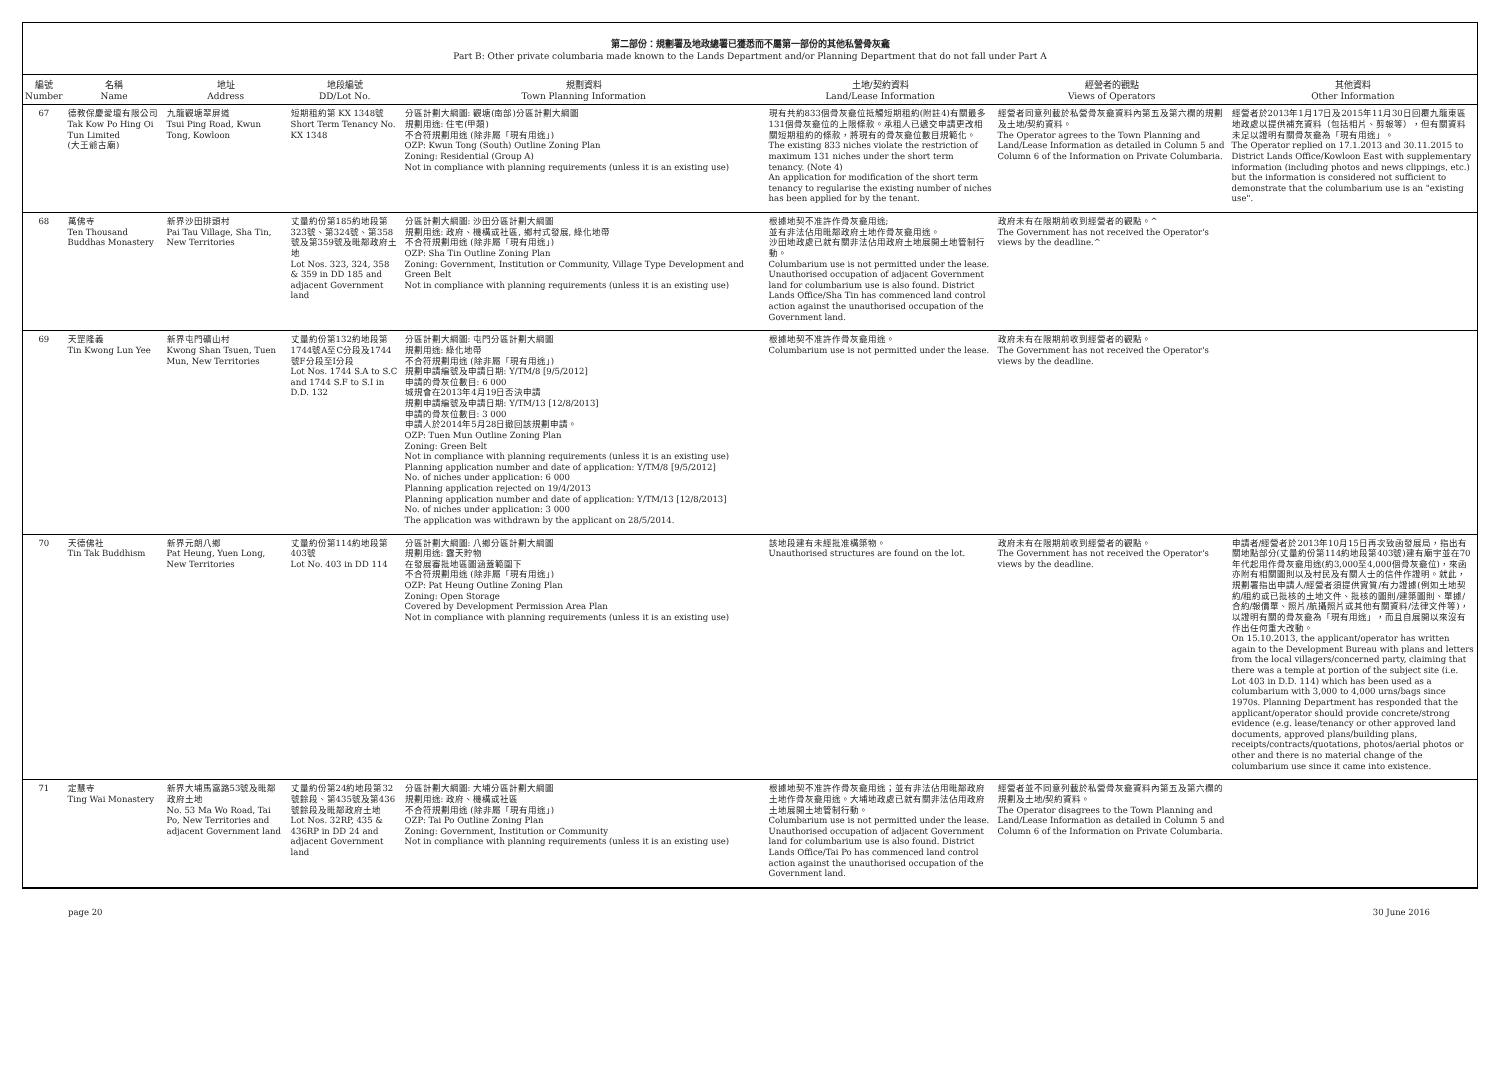第二部份：規劃署及地政總署已獲悉而不屬第一部份的其他私營骨灰龕
Part B: Other private columbaria made known to the Lands Department and/or Planning Department that do not fall under Part A
| 編號 Number | 名稱 Name | 地址 Address | 地段編號 DD/Lot No. | 規劃資料 Town Planning Information | 土地/契約資料 Land/Lease Information | 經營者的觀點 Views of Operators | 其他資料 Other Information |
| --- | --- | --- | --- | --- | --- | --- | --- |
| 67 | 德教保慶愛壇有限公司 Tak Kow Po Hing Oi Tun Limited (大王爺古廟) | 九龍觀塘翠屏道 Tsui Ping Road, Kwun Tong, Kowloon | 短期租約第 KX 1348號 Short Term Tenancy No. KX 1348 | 分區計劃大綱圖: 觀塘(南部)分區計劃大綱圖 規劃用途: 住宅(甲類) 不合符規劃用途 (除非屬「現有用途」) OZP: Kwun Tong (South) Outline Zoning Plan Zoning: Residential (Group A) Not in compliance with planning requirements (unless it is an existing use) | 現有共約833個骨灰龕位抵觸短期租約(附註4)有關最多131個骨灰龕位的上限條款。承租人已遞交申請更改相關短期租約的條款，將現有的骨灰龕位數目規範化。 The existing 833 niches violate the restriction of maximum 131 niches under the short term tenancy. (Note 4) An application for modification of the short term tenancy to regularise the existing number of niches has been applied for by the tenant. | 經營者同意列載於私營骨灰龕資料內第五及第六欄的規劃及土地/契約資料。 The Operator agrees to the Town Planning and Land/Lease Information as detailed in Column 5 and Column 6 of the Information on Private Columbaria. | 經營者於2013年1月17日及2015年11月30日回覆九龍東區地政處以提供補充資料（包括相片、剪報等），但有關資料未足以證明有關骨灰龕為「現有用途」。 The Operator replied on 17.1.2013 and 30.11.2015 to District Lands Office/Kowloon East with supplementary information (including photos and news clippings, etc.) but the information is considered not sufficient to demonstrate that the columbarium use is an "existing use". |
| 68 | 萬佛寺 Ten Thousand Buddhas Monastery | 新界沙田排頭村 Pai Tau Village, Sha Tin, New Territories | 丈量約份第185約地段第323號、第324號、第358號及第359號及毗鄰政府土地 Lot Nos. 323, 324, 358 & 359 in DD 185 and adjacent Government land | 分區計劃大綱圖: 沙田分區計劃大綱圖 規劃用途: 政府、機構或社區, 鄉村式發展, 綠化地帶 不合符規劃用途 (除非屬「現有用途」) OZP: Sha Tin Outline Zoning Plan Zoning: Government, Institution or Community, Village Type Development and Green Belt Not in compliance with planning requirements (unless it is an existing use) | 根據地契不准許作骨灰龕用途; 並有非法佔用毗鄰政府土地作骨灰龕用途。 沙田地政處已就有關非法佔用政府土地展開土地管制行動。 Columbarium use is not permitted under the lease. Unauthorised occupation of adjacent Government land for columbarium use is also found. District Lands Office/Sha Tin has commenced land control action against the unauthorised occupation of the Government land. | 政府未有在限期前收到經營者的觀點。^ The Government has not received the Operator's views by the deadline.^ | |
| 69 | 天罡隆義 Tin Kwong Lun Yee | 新界屯門礦山村 Kwong Shan Tsuen, Tuen Mun, New Territories | 丈量約份第132約地段第1744號A至C分段及1744號F分段至I分段 Lot Nos. 1744 S.A to S.C and 1744 S.F to S.I in D.D. 132 | 分區計劃大綱圖: 屯門分區計劃大綱圖 規劃用途: 綠化地帶 不合符規劃用途 (除非屬「現有用途」) 規劃申請編號及申請日期: Y/TM/8 [9/5/2012] 申請的骨灰位數目: 6 000 城規會在2013年4月19日否決申請 規劃申請編號及申請日期: Y/TM/13 [12/8/2013] 申請的骨灰位數目: 3 000 申請人於2014年5月28日撤回該規劃申請。 OZP: Tuen Mun Outline Zoning Plan Zoning: Green Belt Not in compliance with planning requirements (unless it is an existing use) Planning application number and date of application: Y/TM/8 [9/5/2012] No. of niches under application: 6 000 Planning application rejected on 19/4/2013 Planning application number and date of application: Y/TM/13 [12/8/2013] No. of niches under application: 3 000 The application was withdrawn by the applicant on 28/5/2014. | 根據地契不准許作骨灰龕用途。 Columbarium use is not permitted under the lease. | 政府未有在限期前收到經營者的觀點。 The Government has not received the Operator's views by the deadline. | |
| 70 | 天德佛社 Tin Tak Buddhism | 新界元朗八鄉 Pat Heung, Yuen Long, New Territories | 丈量約份第114約地段第403號 Lot No. 403 in DD 114 | 分區計劃大綱圖: 八鄉分區計劃大綱圖 規劃用途: 露天貯物 在發展審批地區圖涵蓋範圍下 不合符規劃用途 (除非屬「現有用途」) OZP: Pat Heung Outline Zoning Plan Zoning: Open Storage Covered by Development Permission Area Plan Not in compliance with planning requirements (unless it is an existing use) | 該地段建有未經批准構築物。 Unauthorised structures are found on the lot. | 政府未有在限期前收到經營者的觀點。 The Government has not received the Operator's views by the deadline. | 申請者/經營者於2013年10月15日再次致函發展局，指出有關地點部分(丈量約份第114約地段第403號)建有廟宇並在70年代起用作骨灰龕用途(約3,000至4,000個骨灰龕位)，來函亦附有相關圖則以及村民及有關人士的信件作證明。就此，規劃署指出申請人/經營者須提供實質/有力證據(例如土地契約/租約或已批核的土地文件、批核的圖則/建築圖則、單據/合約/報價單、照片/航攝照片或其他有關資料/法律文件等)，以證明有關的骨灰龕為「現有用途」，而且自展開以來沒有作出任何重大改動。 On 15.10.2013, the applicant/operator has written again to the Development Bureau with plans and letters from the local villagers/concerned party, claiming that there was a temple at portion of the subject site (i.e. Lot 403 in D.D. 114) which has been used as a columbarium with 3,000 to 4,000 urns/bags since 1970s. Planning Department has responded that the applicant/operator should provide concrete/strong evidence (e.g. lease/tenancy or other approved land documents, approved plans/building plans, receipts/contracts/quotations, photos/aerial photos or other and there is no material change of the columbarium use since it came into existence. |
| 71 | 定慧寺 Ting Wai Monastery | 新界大埔馬窩路53號及毗鄰政府土地 No. 53 Ma Wo Road, Tai Po, New Territories and adjacent Government land | 丈量約份第24約地段第32號餘段、第435號及第436號餘段及毗鄰政府土地 Lot Nos. 32RP, 435 & 436RP in DD 24 and adjacent Government land | 分區計劃大綱圖: 大埔分區計劃大綱圖 規劃用途: 政府、機構或社區 不合符規劃用途 (除非屬「現有用途」) OZP: Tai Po Outline Zoning Plan Zoning: Government, Institution or Community Not in compliance with planning requirements (unless it is an existing use) | 根據地契不准許作骨灰龕用途；並有非法佔用毗鄰政府土地作骨灰龕用途。大埔地政處已就有關非法佔用政府土地展開土地管制行動。 Columbarium use is not permitted under the lease. Unauthorised occupation of adjacent Government land for columbarium use is also found. District Lands Office/Tai Po has commenced land control action against the unauthorised occupation of the Government land. | 經營者並不同意列載於私營骨灰龕資料內第五及第六欄的規劃及土地/契約資料。 The Operator disagrees to the Town Planning and Land/Lease Information as detailed in Column 5 and Column 6 of the Information on Private Columbaria. | |
page 20 30 June 2016